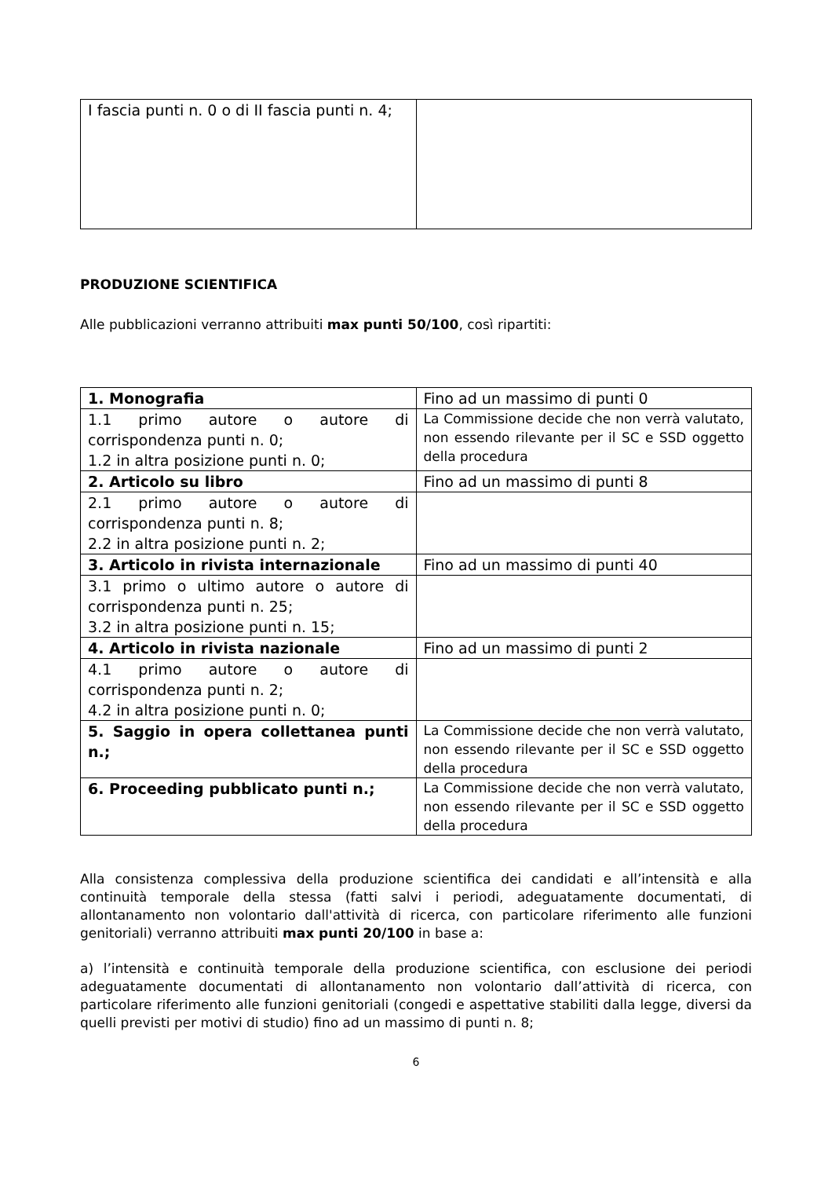| I fascia punti n. 0 o di II fascia punti n. 4; | |
PRODUZIONE SCIENTIFICA
Alle pubblicazioni verranno attribuiti max punti 50/100, così ripartiti:
| 1. Monografia | Fino ad un massimo di punti 0 |
| 1.1 primo autore o autore di corrispondenza punti n. 0; 1.2 in altra posizione punti n. 0; | La Commissione decide che non verrà valutato, non essendo rilevante per il SC e SSD oggetto della procedura |
| 2. Articolo su libro | Fino ad un massimo di punti 8 |
| 2.1 primo autore o autore di corrispondenza punti n. 8; 2.2 in altra posizione punti n. 2; | |
| 3. Articolo in rivista internazionale | Fino ad un massimo di punti 40 |
| 3.1 primo o ultimo autore o autore di corrispondenza punti n. 25; 3.2 in altra posizione punti n. 15; | |
| 4. Articolo in rivista nazionale | Fino ad un massimo di punti 2 |
| 4.1 primo autore o autore di corrispondenza punti n. 2; 4.2 in altra posizione punti n. 0; | |
| 5. Saggio in opera collettanea punti n.; | La Commissione decide che non verrà valutato, non essendo rilevante per il SC e SSD oggetto della procedura |
| 6. Proceeding pubblicato punti n.; | La Commissione decide che non verrà valutato, non essendo rilevante per il SC e SSD oggetto della procedura |
Alla consistenza complessiva della produzione scientifica dei candidati e all’intensità e alla continuità temporale della stessa (fatti salvi i periodi, adeguatamente documentati, di allontanamento non volontario dall'attività di ricerca, con particolare riferimento alle funzioni genitoriali) verranno attribuiti max punti 20/100 in base a:
a) l’intensità e continuità temporale della produzione scientifica, con esclusione dei periodi adeguatamente documentati di allontanamento non volontario dall’attività di ricerca, con particolare riferimento alle funzioni genitoriali (congedi e aspettative stabiliti dalla legge, diversi da quelli previsti per motivi di studio) fino ad un massimo di punti n. 8;
6